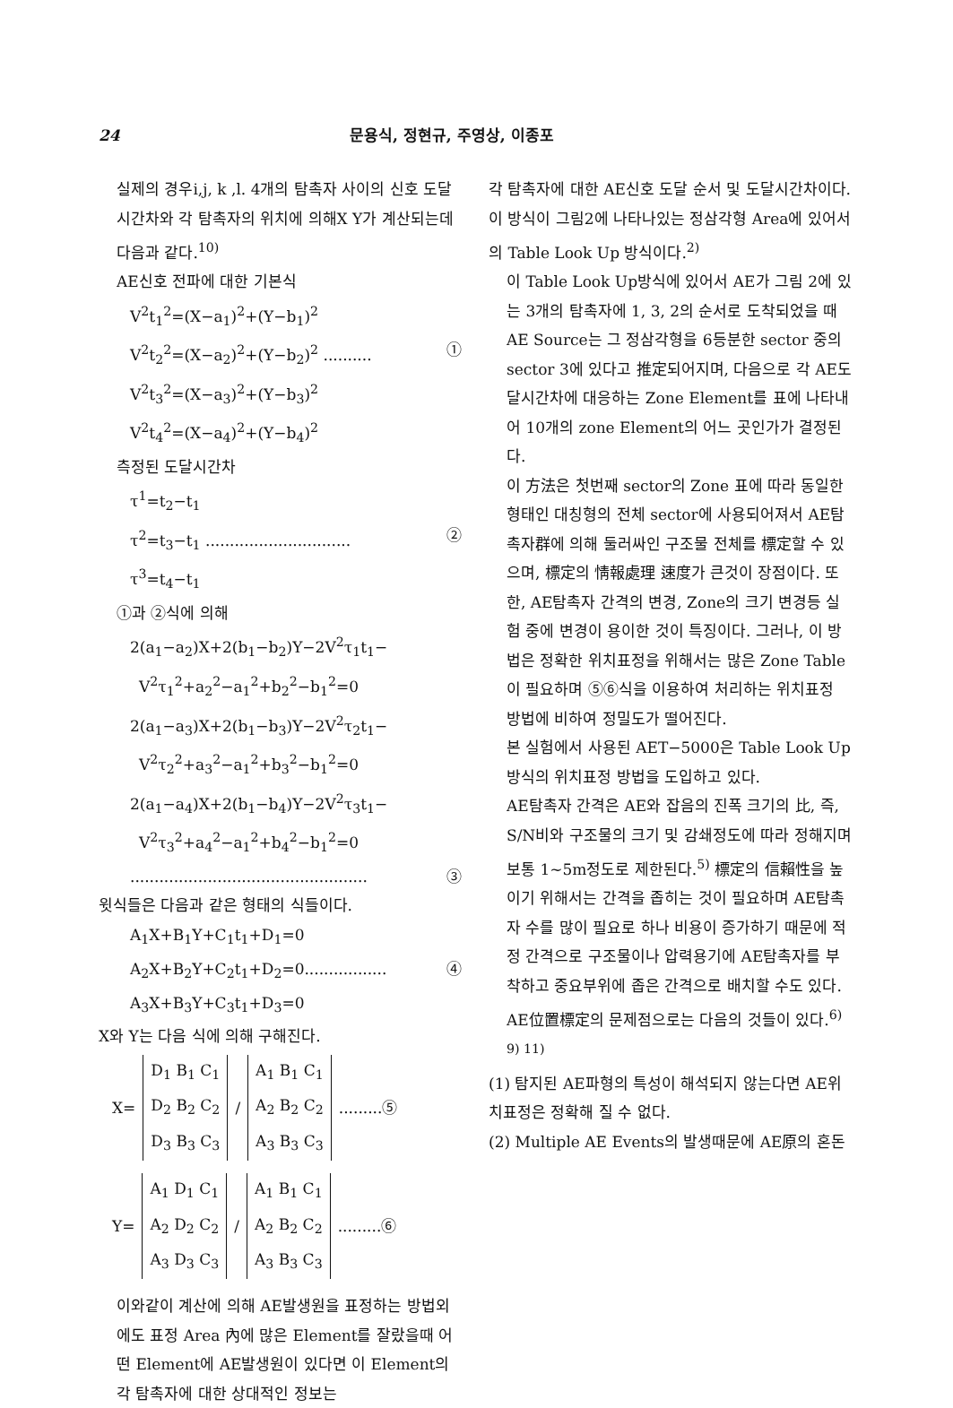24 문용식, 정현규, 주영상, 이종포
실제의 경우i,j, k ,l. 4개의 탐촉자 사이의 신호 도달 시간차와 각 탐촉자의 위치에 의해X Y가 계산되는데 다음과 같다.<sup>10)</sup>
AE신호 전파에 대한 기본식
V<sup>2</sup>t<sub>1</sub><sup>2</sup>=(X−a<sub>1</sub>)<sup>2</sup>+(Y−b<sub>1</sub>)<sup>2</sup>
V<sup>2</sup>t<sub>2</sub><sup>2</sup>=(X−a<sub>2</sub>)<sup>2</sup>+(Y−b<sub>2</sub>)<sup>2</sup> .......... ①
V<sup>2</sup>t<sub>3</sub><sup>2</sup>=(X−a<sub>3</sub>)<sup>2</sup>+(Y−b<sub>3</sub>)<sup>2</sup>
V<sup>2</sup>t<sub>4</sub><sup>2</sup>=(X−a<sub>4</sub>)<sup>2</sup>+(Y−b<sub>4</sub>)<sup>2</sup>
측정된 도달시간차
τ<sup>1</sup>=t<sub>2</sub>−t<sub>1</sub>
τ<sup>2</sup>=t<sub>3</sub>−t<sub>1</sub> .............................. ②
τ<sup>3</sup>=t<sub>4</sub>−t<sub>1</sub>
①과 ②식에 의해
2(a<sub>1</sub>−a<sub>2</sub>)X+2(b<sub>1</sub>−b<sub>2</sub>)Y−2V<sup>2</sup>τ<sub>1</sub>t<sub>1</sub>−
V<sup>2</sup>τ<sub>1</sub><sup>2</sup>+a<sub>2</sub><sup>2</sup>−a<sub>1</sub><sup>2</sup>+b<sub>2</sub><sup>2</sup>−b<sub>1</sub><sup>2</sup>=0
2(a<sub>1</sub>−a<sub>3</sub>)X+2(b<sub>1</sub>−b<sub>3</sub>)Y−2V<sup>2</sup>τ<sub>2</sub>t<sub>1</sub>−
V<sup>2</sup>τ<sub>2</sub><sup>2</sup>+a<sub>3</sub><sup>2</sup>−a<sub>1</sub><sup>2</sup>+b<sub>3</sub><sup>2</sup>−b<sub>1</sub><sup>2</sup>=0
2(a<sub>1</sub>−a<sub>4</sub>)X+2(b<sub>1</sub>−b<sub>4</sub>)Y−2V<sup>2</sup>τ<sub>3</sub>t<sub>1</sub>−
V<sup>2</sup>τ<sub>3</sub><sup>2</sup>+a<sub>4</sub><sup>2</sup>−a<sub>1</sub><sup>2</sup>+b<sub>4</sub><sup>2</sup>−b<sub>1</sub><sup>2</sup>=0
................................................. ③
윗식들은 다음과 같은 형태의 식들이다.
A<sub>1</sub>X+B<sub>1</sub>Y+C<sub>1</sub>t<sub>1</sub>+D<sub>1</sub>=0
A<sub>2</sub>X+B<sub>2</sub>Y+C<sub>2</sub>t<sub>1</sub>+D<sub>2</sub>=0................. ④
A<sub>3</sub>X+B<sub>3</sub>Y+C<sub>3</sub>t<sub>1</sub>+D<sub>3</sub>=0
X와 Y는 다음 식에 의해 구해진다.
X=
D<sub>1</sub> B<sub>1</sub> C<sub>1</sub>
D<sub>2</sub> B<sub>2</sub> C<sub>2</sub>
D<sub>3</sub> B<sub>3</sub> C<sub>3</sub>
/
A<sub>1</sub> B<sub>1</sub> C<sub>1</sub>
A<sub>2</sub> B<sub>2</sub> C<sub>2</sub>
A<sub>3</sub> B<sub>3</sub> C<sub>3</sub>
.........⑤
Y=
A<sub>1</sub> D<sub>1</sub> C<sub>1</sub>
A<sub>2</sub> D<sub>2</sub> C<sub>2</sub>
A<sub>3</sub> D<sub>3</sub> C<sub>3</sub>
/
A<sub>1</sub> B<sub>1</sub> C<sub>1</sub>
A<sub>2</sub> B<sub>2</sub> C<sub>2</sub>
A<sub>3</sub> B<sub>3</sub> C<sub>3</sub>
.........⑥
이와같이 계산에 의해 AE발생원을 표정하는 방법외에도 표정 Area 內에 많은 Element를 잘랐을때 어떤 Element에 AE발생원이 있다면 이 Element의 각 탐촉자에 대한 상대적인 정보는
각 탐촉자에 대한 AE신호 도달 순서 및 도달시간차이다. 이 방식이 그림2에 나타나있는 정삼각형 Area에 있어서의 Table Look Up 방식이다.<sup>2)</sup>
이 Table Look Up방식에 있어서 AE가 그림 2에 있는 3개의 탐촉자에 1, 3, 2의 순서로 도착되었을 때 AE Source는 그 정삼각형을 6등분한 sector 중의 sector 3에 있다고 推定되어지며, 다음으로 각 AE도달시간차에 대응하는 Zone Element를 표에 나타내어 10개의 zone Element의 어느 곳인가가 결정된다.
이 方法은 첫번째 sector의 Zone 표에 따라 동일한 형태인 대칭형의 전체 sector에 사용되어져서 AE탐촉자群에 의해 둘러싸인 구조물 전체를 標定할 수 있으며, 標定의 情報處理 速度가 큰것이 장점이다. 또한, AE탐촉자 간격의 변경, Zone의 크기 변경등 실험 중에 변경이 용이한 것이 특징이다. 그러나, 이 방법은 정확한 위치표정을 위해서는 많은 Zone Table이 필요하며 ⑤⑥식을 이용하여 처리하는 위치표정 방법에 비하여 정밀도가 떨어진다.
본 실험에서 사용된 AET−5000은 Table Look Up방식의 위치표정 방법을 도입하고 있다.
AE탐촉자 간격은 AE와 잡음의 진폭 크기의 比, 즉, S/N비와 구조물의 크기 및 감쇄정도에 따라 정해지며 보통 1∼5m정도로 제한된다.<sup>5)</sup> 標定의 信賴性을 높이기 위해서는 간격을 좁히는 것이 필요하며 AE탐촉자 수를 많이 필요로 하나 비용이 증가하기 때문에 적정 간격으로 구조물이나 압력용기에 AE탐촉자를 부착하고 중요부위에 좁은 간격으로 배치할 수도 있다.
AE位置標定의 문제점으로는 다음의 것들이 있다.<sup>6) 9) 11)</sup>
(1) 탐지된 AE파형의 특성이 해석되지 않는다면 AE위치표정은 정확해 질 수 없다.
(2) Multiple AE Events의 발생때문에 AE原의 혼돈